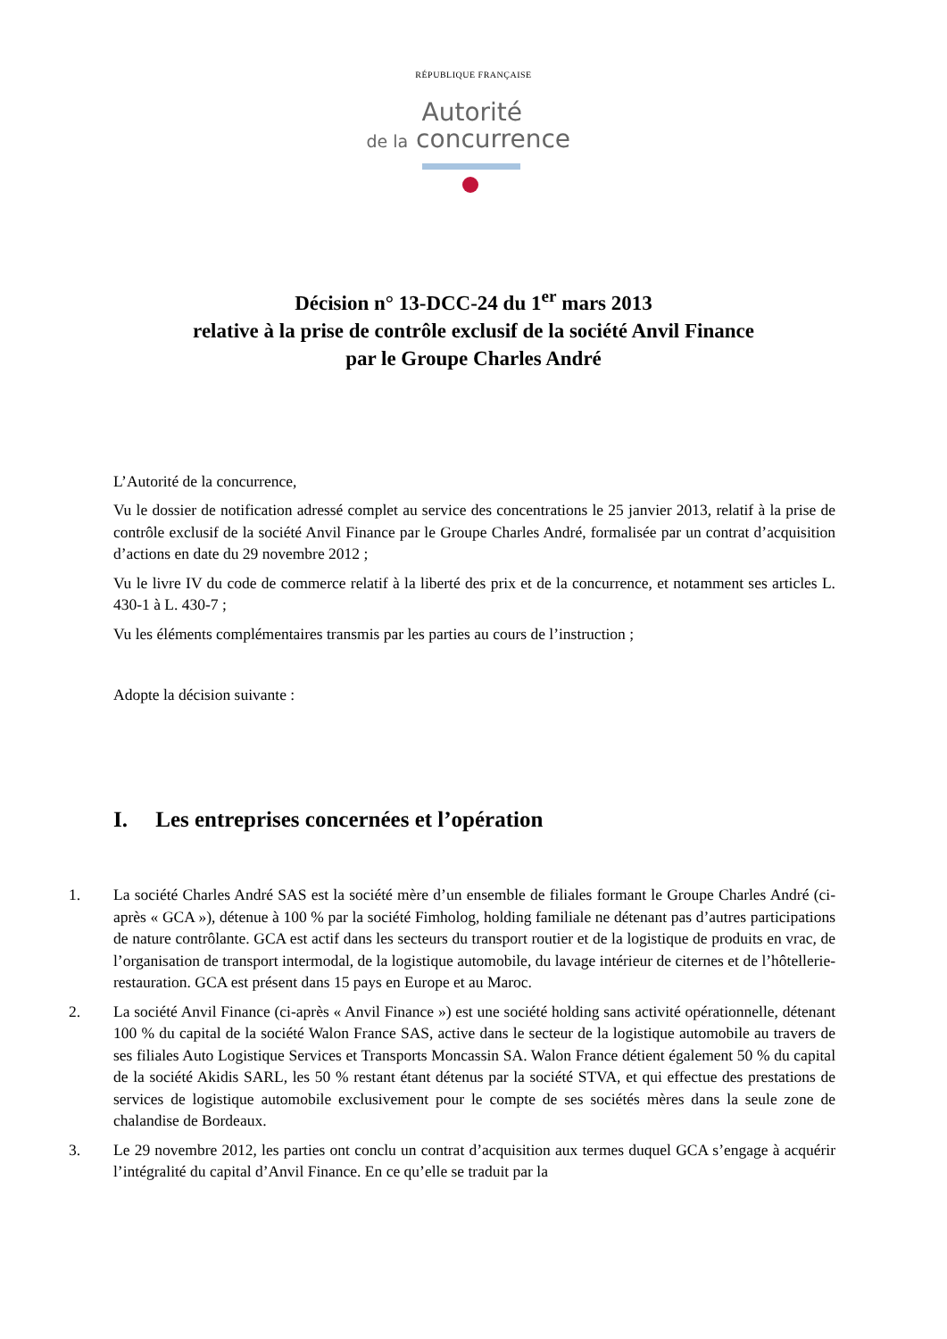RÉPUBLIQUE FRANÇAISE
Autorité
de la concurrence
Décision n° 13-DCC-24 du 1<sup>er</sup> mars 2013
relative à la prise de contrôle exclusif de la société Anvil Finance
par le Groupe Charles André
L’Autorité de la concurrence,
Vu le dossier de notification adressé complet au service des concentrations le 25 janvier 2013, relatif à la prise de contrôle exclusif de la société Anvil Finance par le Groupe Charles André, formalisée par un contrat d’acquisition d’actions en date du 29 novembre 2012 ;
Vu le livre IV du code de commerce relatif à la liberté des prix et de la concurrence, et notamment ses articles L. 430-1 à L. 430-7 ;
Vu les éléments complémentaires transmis par les parties au cours de l’instruction ;
Adopte la décision suivante :
I. Les entreprises concernées et l’opération
1. La société Charles André SAS est la société mère d’un ensemble de filiales formant le Groupe Charles André (ci-après « GCA »), détenue à 100 % par la société Fimholog, holding familiale ne détenant pas d’autres participations de nature contrôlante. GCA est actif dans les secteurs du transport routier et de la logistique de produits en vrac, de l’organisation de transport intermodal, de la logistique automobile, du lavage intérieur de citernes et de l’hôtellerie-restauration. GCA est présent dans 15 pays en Europe et au Maroc.
2. La société Anvil Finance (ci-après « Anvil Finance ») est une société holding sans activité opérationnelle, détenant 100 % du capital de la société Walon France SAS, active dans le secteur de la logistique automobile au travers de ses filiales Auto Logistique Services et Transports Moncassin SA. Walon France détient également 50 % du capital de la société Akidis SARL, les 50 % restant étant détenus par la société STVA, et qui effectue des prestations de services de logistique automobile exclusivement pour le compte de ses sociétés mères dans la seule zone de chalandise de Bordeaux.
3. Le 29 novembre 2012, les parties ont conclu un contrat d’acquisition aux termes duquel GCA s’engage à acquérir l’intégralité du capital d’Anvil Finance. En ce qu’elle se traduit par la